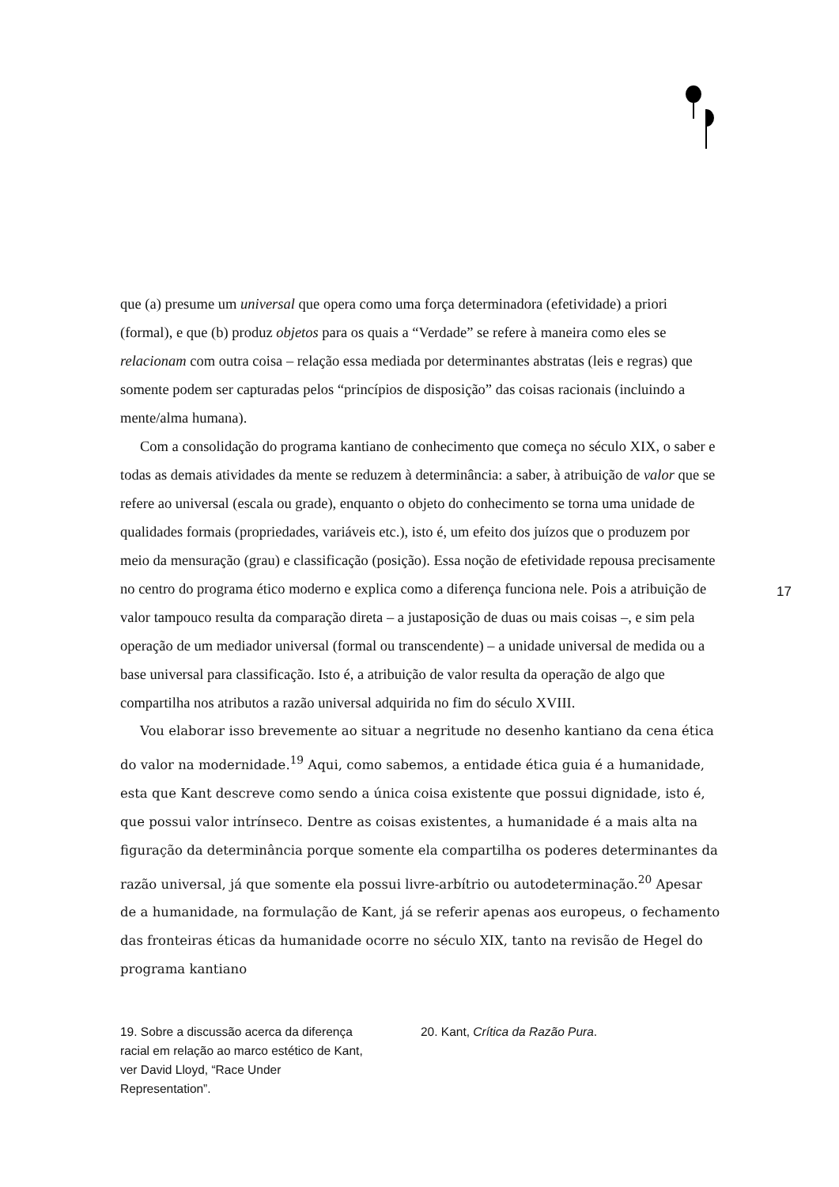que (a) presume um universal que opera como uma força determinadora (efetividade) a priori (formal), e que (b) produz objetos para os quais a “Verdade” se refere à maneira como eles se relacionam com outra coisa – relação essa mediada por determinantes abstratas (leis e regras) que somente podem ser capturadas pelos “princípios de disposição” das coisas racionais (incluindo a mente/alma humana).
Com a consolidação do programa kantiano de conhecimento que começa no século XIX, o saber e todas as demais atividades da mente se reduzem à determinância: a saber, à atribuição de valor que se refere ao universal (escala ou grade), enquanto o objeto do conhecimento se torna uma unidade de qualidades formais (propriedades, variáveis etc.), isto é, um efeito dos juízos que o produzem por meio da mensuração (grau) e classificação (posição). Essa noção de efetividade repousa precisamente no centro do programa ético moderno e explica como a diferença funciona nele. Pois a atribuição de valor tampouco resulta da comparação direta – a justaposição de duas ou mais coisas –, e sim pela operação de um mediador universal (formal ou transcendente) – a unidade universal de medida ou a base universal para classificação. Isto é, a atribuição de valor resulta da operação de algo que compartilha nos atributos a razão universal adquirida no fim do século XVIII.
Vou elaborar isso brevemente ao situar a negritude no desenho kantiano da cena ética do valor na modernidade.<sup>19</sup> Aqui, como sabemos, a entidade ética guia é a humanidade, esta que Kant descreve como sendo a única coisa existente que possui dignidade, isto é, que possui valor intrínseco. Dentre as coisas existentes, a humanidade é a mais alta na figuração da determinância porque somente ela compartilha os poderes determinantes da razão universal, já que somente ela possui livre-arbítrio ou autodeterminação.<sup>20</sup> Apesar de a humanidade, na formulação de Kant, já se referir apenas aos europeus, o fechamento das fronteiras éticas da humanidade ocorre no século XIX, tanto na revisão de Hegel do programa kantiano
17
19. Sobre a discussão acerca da diferença racial em relação ao marco estético de Kant, ver David Lloyd, “Race Under Representation”.
20. Kant, Crítica da Razão Pura.